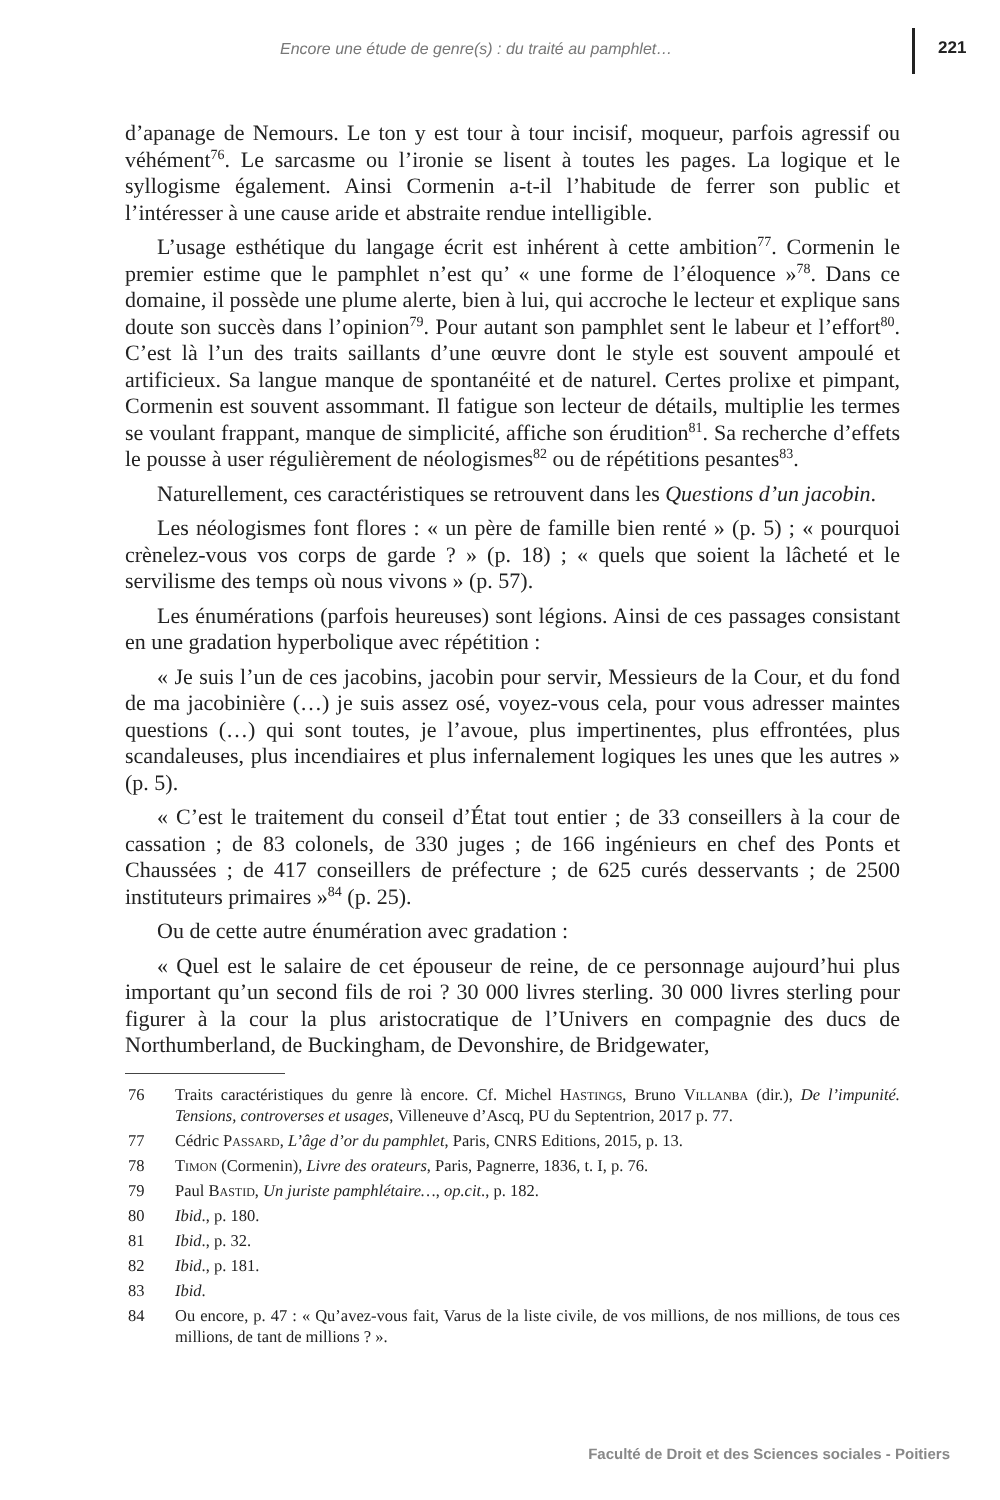Encore une étude de genre(s) : du traité au pamphlet…
221
d’apanage de Nemours. Le ton y est tour à tour incisif, moqueur, parfois agressif ou véhément<sup>76</sup>. Le sarcasme ou l’ironie se lisent à toutes les pages. La logique et le syllogisme également. Ainsi Cormenin a-t-il l’habitude de ferrer son public et l’intéresser à une cause aride et abstraite rendue intelligible.
L’usage esthétique du langage écrit est inhérent à cette ambition<sup>77</sup>. Cormenin le premier estime que le pamphlet n’est qu’ « une forme de l’éloquence »<sup>78</sup>. Dans ce domaine, il possède une plume alerte, bien à lui, qui accroche le lecteur et explique sans doute son succès dans l’opinion<sup>79</sup>. Pour autant son pamphlet sent le labeur et l’effort<sup>80</sup>. C’est là l’un des traits saillants d’une œuvre dont le style est souvent ampoulé et artificieux. Sa langue manque de spontanéité et de naturel. Certes prolixe et pimpant, Cormenin est souvent assommant. Il fatigue son lecteur de détails, multiplie les termes se voulant frappant, manque de simplicité, affiche son érudition<sup>81</sup>. Sa recherche d’effets le pousse à user régulièrement de néologismes<sup>82</sup> ou de répétitions pesantes<sup>83</sup>.
Naturellement, ces caractéristiques se retrouvent dans les Questions d’un jacobin.
Les néologismes font flores : « un père de famille bien renté » (p. 5) ; « pourquoi crènelez-vous vos corps de garde ? » (p. 18) ; « quels que soient la lâcheté et le servilisme des temps où nous vivons » (p. 57).
Les énumérations (parfois heureuses) sont légions. Ainsi de ces passages consistant en une gradation hyperbolique avec répétition :
« Je suis l’un de ces jacobins, jacobin pour servir, Messieurs de la Cour, et du fond de ma jacobinière (…) je suis assez osé, voyez-vous cela, pour vous adresser maintes questions (…) qui sont toutes, je l’avoue, plus impertinentes, plus effrontées, plus scandaleuses, plus incendiaires et plus infernalement logiques les unes que les autres » (p. 5).
« C’est le traitement du conseil d’État tout entier ; de 33 conseillers à la cour de cassation ; de 83 colonels, de 330 juges ; de 166 ingénieurs en chef des Ponts et Chaussées ; de 417 conseillers de préfecture ; de 625 curés desservants ; de 2500 instituteurs primaires »<sup>84</sup> (p. 25).
Ou de cette autre énumération avec gradation :
« Quel est le salaire de cet épouseur de reine, de ce personnage aujourd’hui plus important qu’un second fils de roi ? 30 000 livres sterling. 30 000 livres sterling pour figurer à la cour la plus aristocratique de l’Univers en compagnie des ducs de Northumberland, de Buckingham, de Devonshire, de Bridgewater,
76 Traits caractéristiques du genre là encore. Cf. Michel Hastings, Bruno Villanba (dir.), De l’impunité. Tensions, controverses et usages, Villeneuve d’Ascq, PU du Septentrion, 2017 p. 77.
77 Cédric Passard, L’âge d’or du pamphlet, Paris, CNRS Editions, 2015, p. 13.
78 Timon (Cormenin), Livre des orateurs, Paris, Pagnerre, 1836, t. I, p. 76.
79 Paul Bastid, Un juriste pamphlétaire…, op.cit., p. 182.
80 Ibid., p. 180.
81 Ibid., p. 32.
82 Ibid., p. 181.
83 Ibid.
84 Ou encore, p. 47 : « Qu’avez-vous fait, Varus de la liste civile, de vos millions, de nos millions, de tous ces millions, de tant de millions ? ».
Faculté de Droit et des Sciences sociales - Poitiers